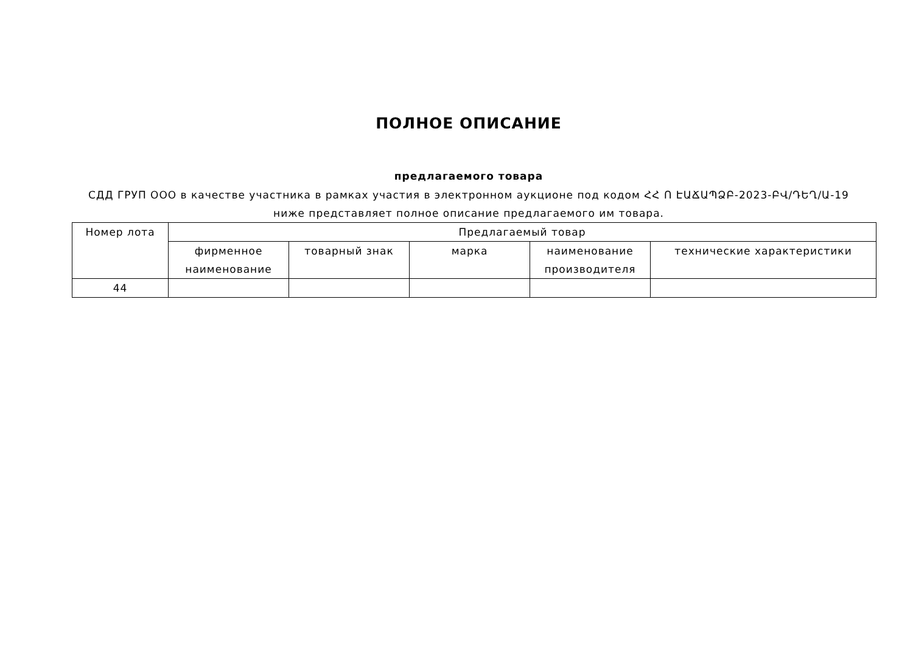ПОЛНОЕ ОПИСАНИЕ
предлагаемого товара
СДД ГРУП ООО в качестве участника в рамках участия в электронном аукционе под кодом ՀՀ Ո ԷԱՃԱՊՁԲ-2023-ԲՎ/ԴԵՂ/Ա-19
ниже представляет полное описание предлагаемого им товара.
| Номер лота | Предлагаемый товар | | | | |
| --- | --- | --- | --- | --- | --- |
| | фирменное наименование | товарный знак | марка | наименование производителя | технические характеристики |
| 44 | | | | | |